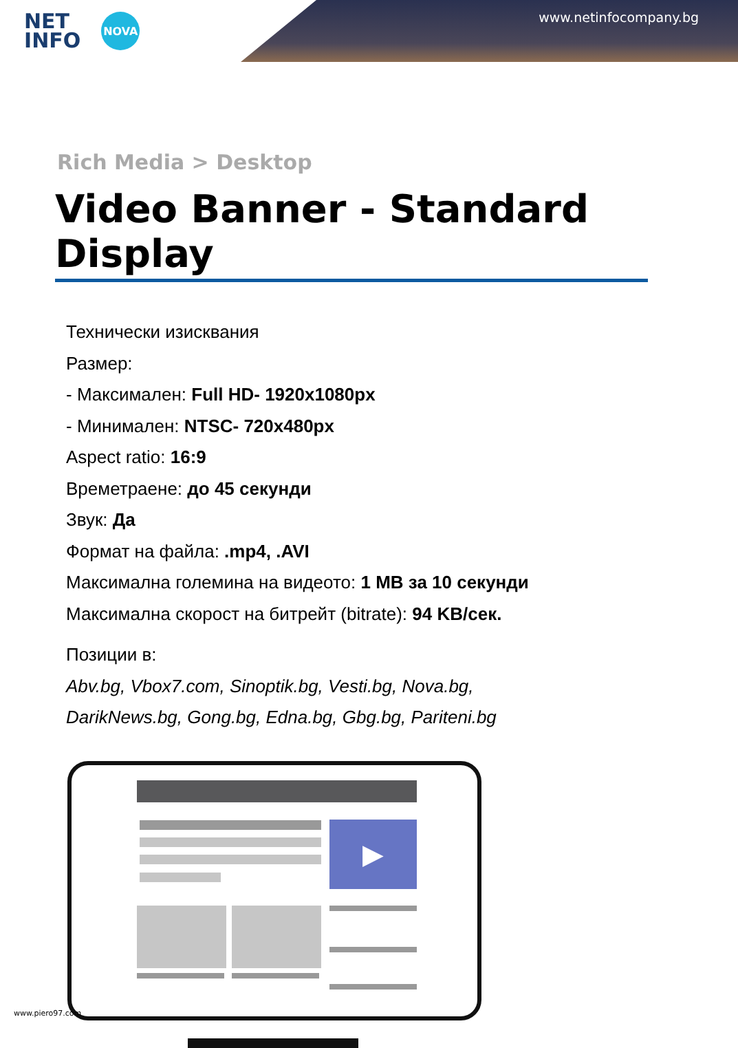NET
INFO
NOVA
www.netinfocompany.bg
Rich Media > Desktop
Video Banner - Standard Display
Технически изисквания
Размер:
- Максимален: Full HD- 1920x1080px
- Минимален: NTSC- 720x480px
Aspect ratio: 16:9
Времетраене: до 45 секунди
Звук: Да
Формат на файла: .mp4, .AVI
Максимална големина на видеото: 1 MB за 10 секунди
Максимална скорост на битрейт (bitrate): 94 KB/сек.
Позиции в:
Abv.bg, Vbox7.com, Sinoptik.bg, Vesti.bg, Nova.bg,
DarikNews.bg, Gong.bg, Edna.bg, Gbg.bg, Pariteni.bg
▶
www.piero97.com